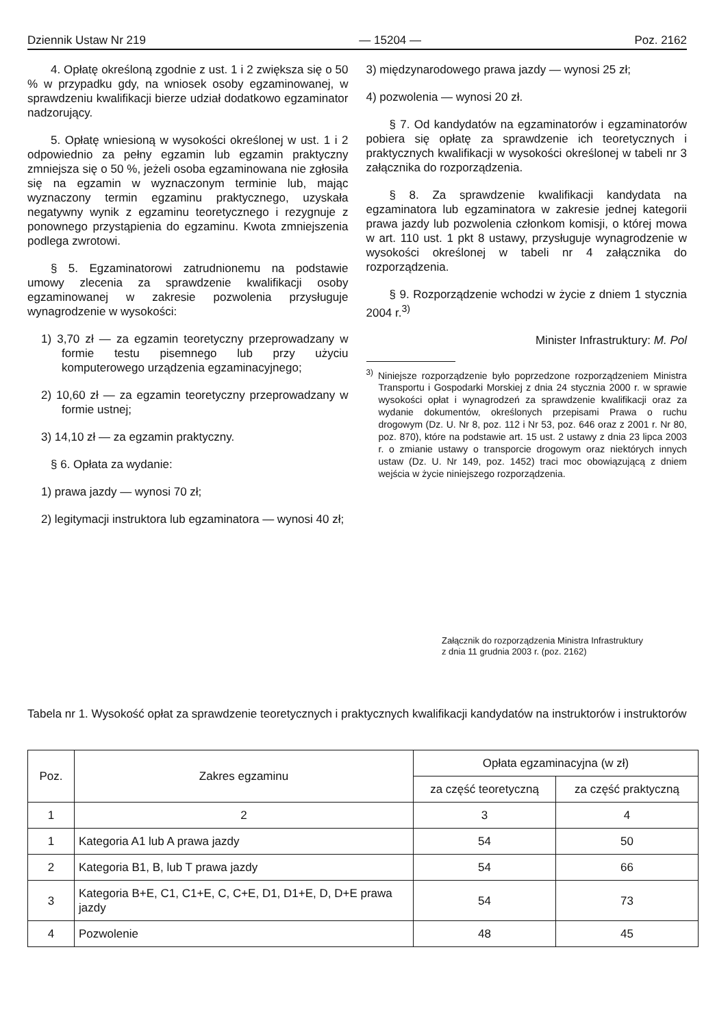Dziennik Ustaw Nr 219 — 15204 — Poz. 2162
4. Opłatę określoną zgodnie z ust. 1 i 2 zwiększa się o 50 % w przypadku gdy, na wniosek osoby egzaminowanej, w sprawdzeniu kwalifikacji bierze udział dodatkowo egzaminator nadzorujący.
5. Opłatę wniesioną w wysokości określonej w ust. 1 i 2 odpowiednio za pełny egzamin lub egzamin praktyczny zmniejsza się o 50 %, jeżeli osoba egzaminowana nie zgłosiła się na egzamin w wyznaczonym terminie lub, mając wyznaczony termin egzaminu praktycznego, uzyskała negatywny wynik z egzaminu teoretycznego i rezygnuje z ponownego przystąpienia do egzaminu. Kwota zmniejszenia podlega zwrotowi.
§ 5. Egzaminatorowi zatrudnionemu na podstawie umowy zlecenia za sprawdzenie kwalifikacji osoby egzaminowanej w zakresie pozwolenia przysługuje wynagrodzenie w wysokości:
1) 3,70 zł — za egzamin teoretyczny przeprowadzany w formie testu pisemnego lub przy użyciu komputerowego urządzenia egzaminacyjnego;
2) 10,60 zł — za egzamin teoretyczny przeprowadzany w formie ustnej;
3) 14,10 zł — za egzamin praktyczny.
§ 6. Opłata za wydanie:
1) prawa jazdy — wynosi 70 zł;
2) legitymacji instruktora lub egzaminatora — wynosi 40 zł;
3) międzynarodowego prawa jazdy — wynosi 25 zł;
4) pozwolenia — wynosi 20 zł.
§ 7. Od kandydatów na egzaminatorów i egzaminatorów pobiera się opłatę za sprawdzenie ich teoretycznych i praktycznych kwalifikacji w wysokości określonej w tabeli nr 3 załącznika do rozporządzenia.
§ 8. Za sprawdzenie kwalifikacji kandydata na egzaminatora lub egzaminatora w zakresie jednej kategorii prawa jazdy lub pozwolenia członkom komisji, o której mowa w art. 110 ust. 1 pkt 8 ustawy, przysługuje wynagrodzenie w wysokości określonej w tabeli nr 4 załącznika do rozporządzenia.
§ 9. Rozporządzenie wchodzi w życie z dniem 1 stycznia 2004 r.<sup>3)</sup>
Minister Infrastruktury: M. Pol
<sup>3)</sup> Niniejsze rozporządzenie było poprzedzone rozporządzeniem Ministra Transportu i Gospodarki Morskiej z dnia 24 stycznia 2000 r. w sprawie wysokości opłat i wynagrodzeń za sprawdzenie kwalifikacji oraz za wydanie dokumentów, określonych przepisami Prawa o ruchu drogowym (Dz. U. Nr 8, poz. 112 i Nr 53, poz. 646 oraz z 2001 r. Nr 80, poz. 870), które na podstawie art. 15 ust. 2 ustawy z dnia 23 lipca 2003 r. o zmianie ustawy o transporcie drogowym oraz niektórych innych ustaw (Dz. U. Nr 149, poz. 1452) traci moc obowiązującą z dniem wejścia w życie niniejszego rozporządzenia.
Załącznik do rozporządzenia Ministra Infrastruktury
z dnia 11 grudnia 2003 r. (poz. 2162)
Tabela nr 1. Wysokość opłat za sprawdzenie teoretycznych i praktycznych kwalifikacji kandydatów na instruktorów i instruktorów
| Poz. | Zakres egzaminu | Opłata egzaminacyjna (w zł) | |
| --- | --- | --- | --- |
| | | za część teoretyczną | za część praktyczną |
| 1 | 2 | 3 | 4 |
| 1 | Kategoria A1 lub A prawa jazdy | 54 | 50 |
| 2 | Kategoria B1, B, lub T prawa jazdy | 54 | 66 |
| 3 | Kategoria B+E, C1, C1+E, C, C+E, D1, D1+E, D, D+E prawa jazdy | 54 | 73 |
| 4 | Pozwolenie | 48 | 45 |